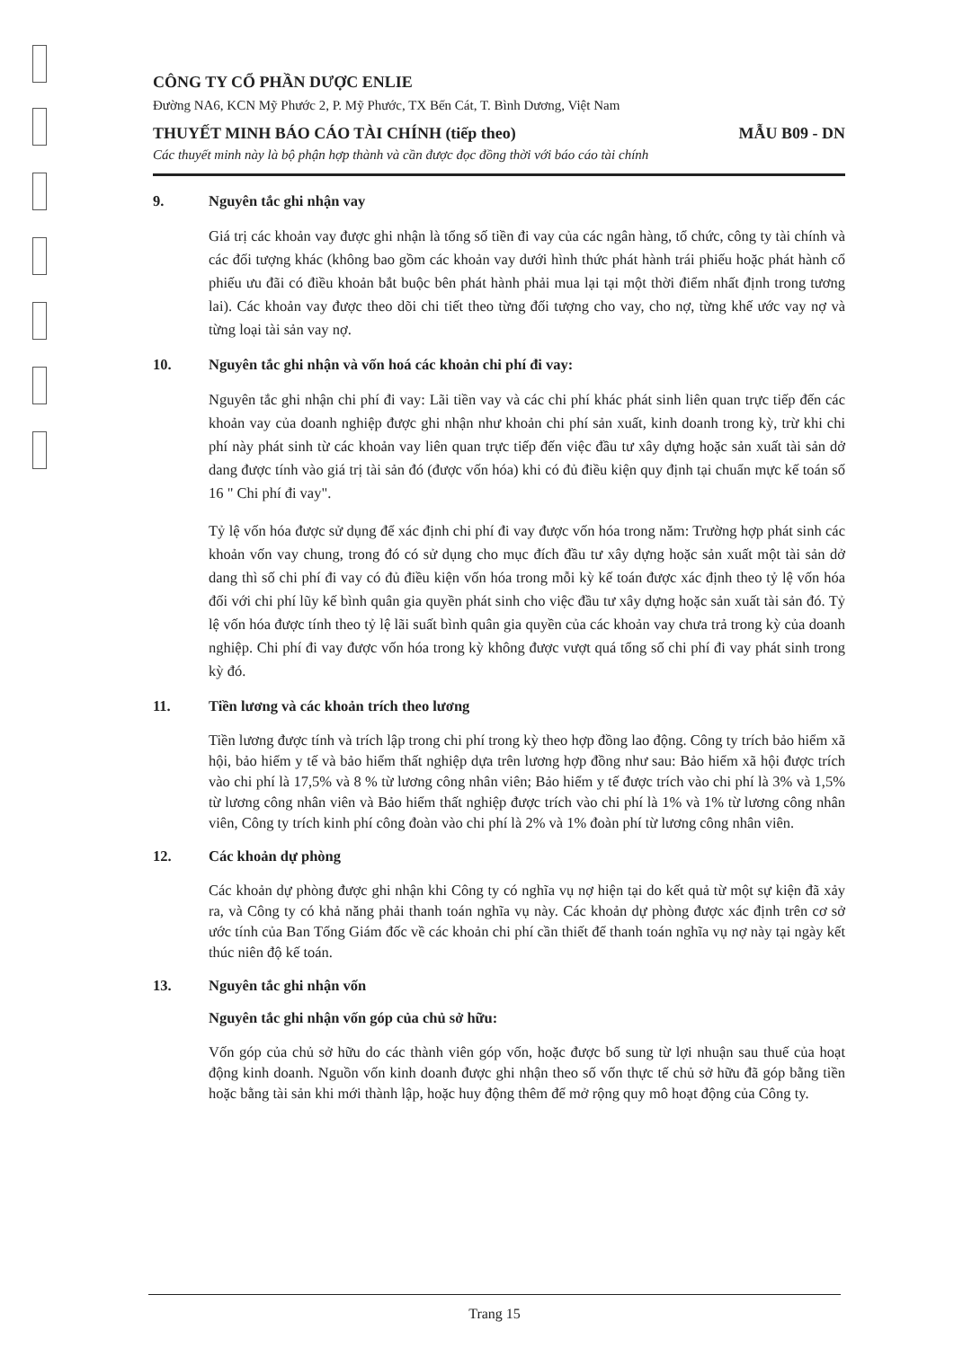CÔNG TY CỔ PHẦN DƯỢC ENLIE
Đường NA6, KCN Mỹ Phước 2, P. Mỹ Phước, TX Bến Cát, T. Bình Dương, Việt Nam
THUYẾT MINH BÁO CÁO TÀI CHÍNH (tiếp theo) MẪU B09 - DN
Các thuyết minh này là bộ phận hợp thành và cần được đọc đồng thời với báo cáo tài chính
9. Nguyên tắc ghi nhận vay
Giá trị các khoản vay được ghi nhận là tổng số tiền đi vay của các ngân hàng, tổ chức, công ty tài chính và các đối tượng khác (không bao gồm các khoản vay dưới hình thức phát hành trái phiếu hoặc phát hành cổ phiếu ưu đãi có điều khoản bắt buộc bên phát hành phải mua lại tại một thời điểm nhất định trong tương lai). Các khoản vay được theo dõi chi tiết theo từng đối tượng cho vay, cho nợ, từng khế ước vay nợ và từng loại tài sản vay nợ.
10. Nguyên tắc ghi nhận và vốn hoá các khoản chi phí đi vay:
Nguyên tắc ghi nhận chi phí đi vay: Lãi tiền vay và các chi phí khác phát sinh liên quan trực tiếp đến các khoản vay của doanh nghiệp được ghi nhận như khoản chi phí sản xuất, kinh doanh trong kỳ, trừ khi chi phí này phát sinh từ các khoản vay liên quan trực tiếp đến việc đầu tư xây dựng hoặc sản xuất tài sản dở dang được tính vào giá trị tài sản đó (được vốn hóa) khi có đủ điều kiện quy định tại chuẩn mực kế toán số 16 " Chi phí đi vay".
Tỷ lệ vốn hóa được sử dụng để xác định chi phí đi vay được vốn hóa trong năm: Trường hợp phát sinh các khoản vốn vay chung, trong đó có sử dụng cho mục đích đầu tư xây dựng hoặc sản xuất một tài sản dở dang thì số chi phí đi vay có đủ điều kiện vốn hóa trong mỗi kỳ kế toán được xác định theo tỷ lệ vốn hóa đối với chi phí lũy kế bình quân gia quyền phát sinh cho việc đầu tư xây dựng hoặc sản xuất tài sản đó. Tỷ lệ vốn hóa được tính theo tỷ lệ lãi suất bình quân gia quyền của các khoản vay chưa trả trong kỳ của doanh nghiệp. Chi phí đi vay được vốn hóa trong kỳ không được vượt quá tổng số chi phí đi vay phát sinh trong kỳ đó.
11. Tiền lương và các khoản trích theo lương
Tiền lương được tính và trích lập trong chi phí trong kỳ theo hợp đồng lao động. Công ty trích bảo hiểm xã hội, bảo hiểm y tế và bảo hiểm thất nghiệp dựa trên lương hợp đồng như sau: Bảo hiểm xã hội được trích vào chi phí là 17,5% và 8 % từ lương công nhân viên; Bảo hiểm y tế được trích vào chi phí là 3% và 1,5% từ lương công nhân viên và Bảo hiểm thất nghiệp được trích vào chi phí là 1% và 1% từ lương công nhân viên, Công ty trích kinh phí công đoàn vào chi phí là 2% và 1% đoàn phí từ lương công nhân viên.
12. Các khoản dự phòng
Các khoản dự phòng được ghi nhận khi Công ty có nghĩa vụ nợ hiện tại do kết quả từ một sự kiện đã xảy ra, và Công ty có khả năng phải thanh toán nghĩa vụ này. Các khoản dự phòng được xác định trên cơ sở ước tính của Ban Tổng Giám đốc về các khoản chi phí cần thiết để thanh toán nghĩa vụ nợ này tại ngày kết thúc niên độ kế toán.
13. Nguyên tắc ghi nhận vốn
Nguyên tắc ghi nhận vốn góp của chủ sở hữu:
Vốn góp của chủ sở hữu do các thành viên góp vốn, hoặc được bổ sung từ lợi nhuận sau thuế của hoạt động kinh doanh. Nguồn vốn kinh doanh được ghi nhận theo số vốn thực tế chủ sở hữu đã góp bằng tiền hoặc bằng tài sản khi mới thành lập, hoặc huy động thêm để mở rộng quy mô hoạt động của Công ty.
Trang 15